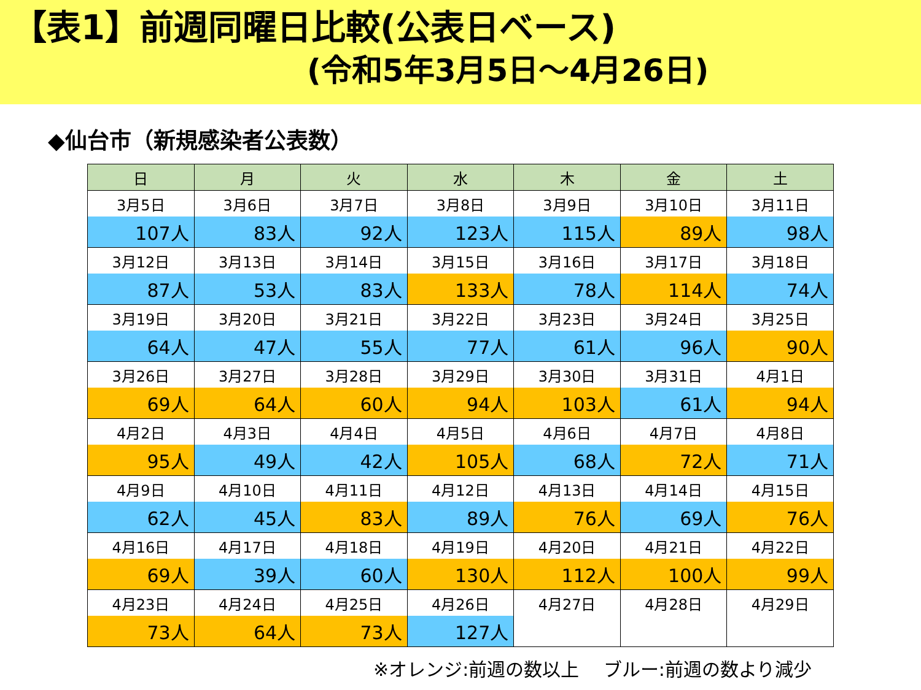【表1】前週同曜日比較(公表日ベース)
(令和5年3月5日～4月26日)
◆仙台市（新規感染者公表数）
| 日 | 月 | 火 | 水 | 木 | 金 | 土 |
| --- | --- | --- | --- | --- | --- | --- |
| 3月5日 | 3月6日 | 3月7日 | 3月8日 | 3月9日 | 3月10日 | 3月11日 |
| 107人 | 83人 | 92人 | 123人 | 115人 | 89人 | 98人 |
| 3月12日 | 3月13日 | 3月14日 | 3月15日 | 3月16日 | 3月17日 | 3月18日 |
| 87人 | 53人 | 83人 | 133人 | 78人 | 114人 | 74人 |
| 3月19日 | 3月20日 | 3月21日 | 3月22日 | 3月23日 | 3月24日 | 3月25日 |
| 64人 | 47人 | 55人 | 77人 | 61人 | 96人 | 90人 |
| 3月26日 | 3月27日 | 3月28日 | 3月29日 | 3月30日 | 3月31日 | 4月1日 |
| 69人 | 64人 | 60人 | 94人 | 103人 | 61人 | 94人 |
| 4月2日 | 4月3日 | 4月4日 | 4月5日 | 4月6日 | 4月7日 | 4月8日 |
| 95人 | 49人 | 42人 | 105人 | 68人 | 72人 | 71人 |
| 4月9日 | 4月10日 | 4月11日 | 4月12日 | 4月13日 | 4月14日 | 4月15日 |
| 62人 | 45人 | 83人 | 89人 | 76人 | 69人 | 76人 |
| 4月16日 | 4月17日 | 4月18日 | 4月19日 | 4月20日 | 4月21日 | 4月22日 |
| 69人 | 39人 | 60人 | 130人 | 112人 | 100人 | 99人 |
| 4月23日 | 4月24日 | 4月25日 | 4月26日 | 4月27日 | 4月28日 | 4月29日 |
| 73人 | 64人 | 73人 | 127人 | | | |
※オレンジ:前週の数以上　 ブルー:前週の数より減少